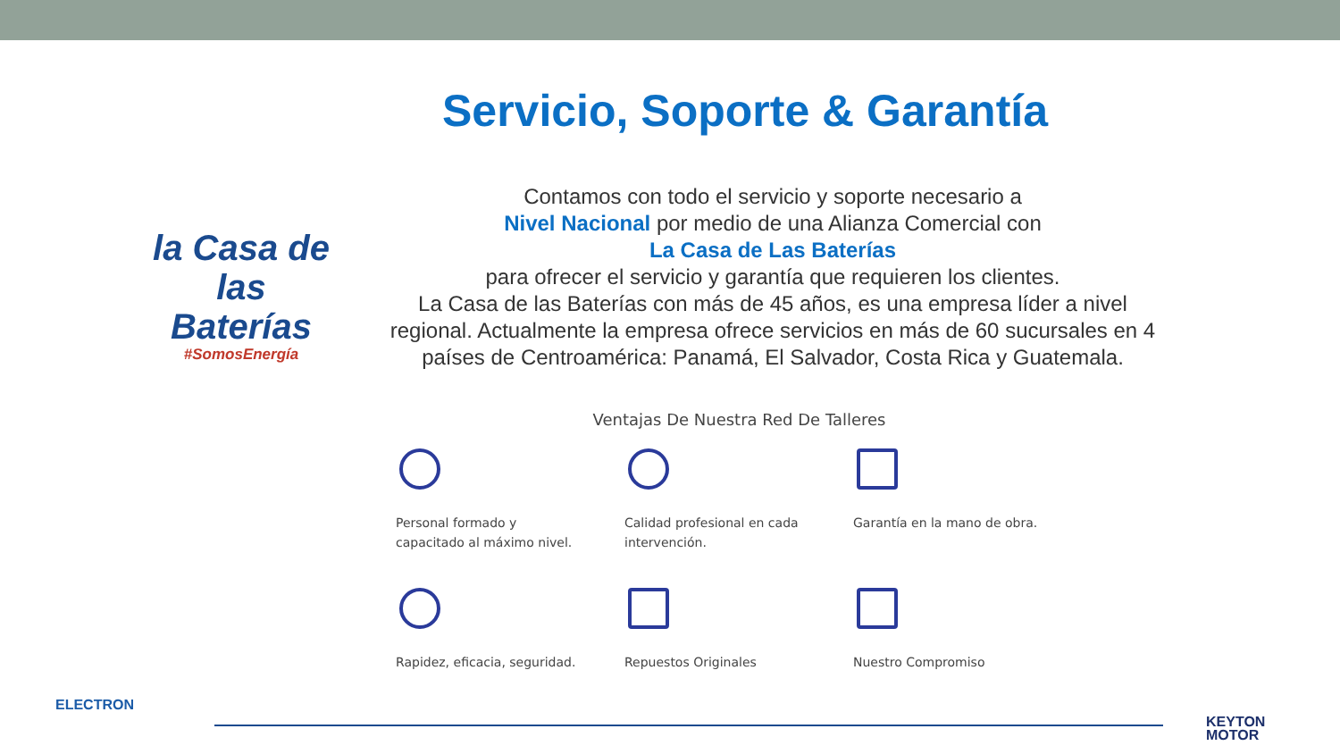Servicio, Soporte & Garantía
la Casa de las
Baterías
#SomosEnergía
Contamos con todo el servicio y soporte necesario a
Nivel Nacional por medio de una Alianza Comercial con
La Casa de Las Baterías
para ofrecer el servicio y garantía que requieren los clientes.
La Casa de las Baterías con más de 45 años, es una empresa líder a nivel regional. Actualmente la empresa ofrece servicios en más de 60 sucursales en 4 países de Centroamérica: Panamá, El Salvador, Costa Rica y Guatemala.
Ventajas De Nuestra Red De Talleres
Personal formado y
capacitado al máximo nivel.
Calidad profesional en cada
intervención.
Garantía en la mano de obra.
Rapidez, eficacia, seguridad.
Repuestos Originales
Nuestro Compromiso
ELECTRON
KEYTON
MOTOR